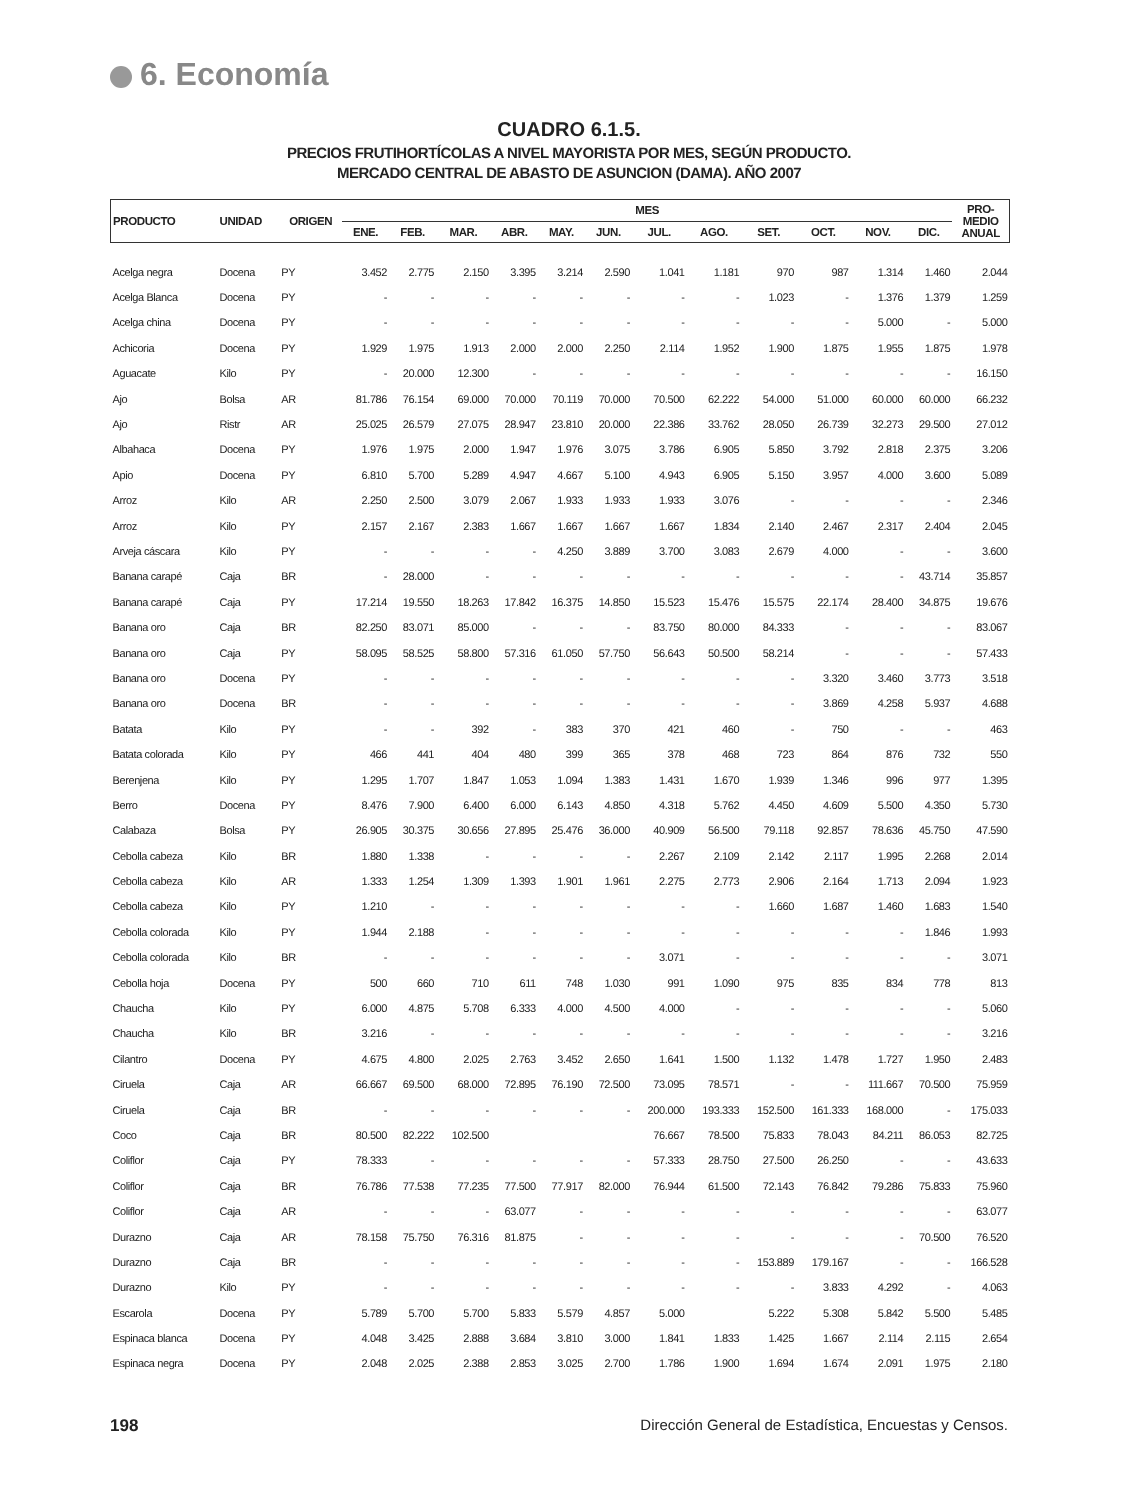6. Economía
CUADRO 6.1.5.
PRECIOS FRUTIHORTÍCOLAS A NIVEL MAYORISTA POR MES, SEGÚN PRODUCTO.
MERCADO CENTRAL DE ABASTO DE ASUNCION (DAMA). AÑO 2007
| PRODUCTO | UNIDAD | ORIGEN | MES | | | | | | | | | | | | PRO- MEDIO ANUAL |
| --- | --- | --- | --- | --- | --- | --- | --- | --- | --- | --- | --- | --- | --- | --- | --- |
| | | | ENE. | FEB. | MAR. | ABR. | MAY. | JUN. | JUL. | AGO. | SET. | OCT. | NOV. | DIC. | |
| Acelga negra | Docena | PY | 3.452 | 2.775 | 2.150 | 3.395 | 3.214 | 2.590 | 1.041 | 1.181 | 970 | 987 | 1.314 | 1.460 | 2.044 |
| Acelga Blanca | Docena | PY | - | - | - | - | - | - | - | - | 1.023 | - | 1.376 | 1.379 | 1.259 |
| Acelga china | Docena | PY | - | - | - | - | - | - | - | - | - | - | 5.000 | - | 5.000 |
| Achicoria | Docena | PY | 1.929 | 1.975 | 1.913 | 2.000 | 2.000 | 2.250 | 2.114 | 1.952 | 1.900 | 1.875 | 1.955 | 1.875 | 1.978 |
| Aguacate | Kilo | PY | - | 20.000 | 12.300 | - | - | - | - | - | - | - | - | - | 16.150 |
| Ajo | Bolsa | AR | 81.786 | 76.154 | 69.000 | 70.000 | 70.119 | 70.000 | 70.500 | 62.222 | 54.000 | 51.000 | 60.000 | 60.000 | 66.232 |
| Ajo | Ristr | AR | 25.025 | 26.579 | 27.075 | 28.947 | 23.810 | 20.000 | 22.386 | 33.762 | 28.050 | 26.739 | 32.273 | 29.500 | 27.012 |
| Albahaca | Docena | PY | 1.976 | 1.975 | 2.000 | 1.947 | 1.976 | 3.075 | 3.786 | 6.905 | 5.850 | 3.792 | 2.818 | 2.375 | 3.206 |
| Apio | Docena | PY | 6.810 | 5.700 | 5.289 | 4.947 | 4.667 | 5.100 | 4.943 | 6.905 | 5.150 | 3.957 | 4.000 | 3.600 | 5.089 |
| Arroz | Kilo | AR | 2.250 | 2.500 | 3.079 | 2.067 | 1.933 | 1.933 | 1.933 | 3.076 | - | - | - | - | 2.346 |
| Arroz | Kilo | PY | 2.157 | 2.167 | 2.383 | 1.667 | 1.667 | 1.667 | 1.667 | 1.834 | 2.140 | 2.467 | 2.317 | 2.404 | 2.045 |
| Arveja cáscara | Kilo | PY | - | - | - | - | 4.250 | 3.889 | 3.700 | 3.083 | 2.679 | 4.000 | - | - | 3.600 |
| Banana carapé | Caja | BR | - | 28.000 | - | - | - | - | - | - | - | - | - | 43.714 | 35.857 |
| Banana carapé | Caja | PY | 17.214 | 19.550 | 18.263 | 17.842 | 16.375 | 14.850 | 15.523 | 15.476 | 15.575 | 22.174 | 28.400 | 34.875 | 19.676 |
| Banana oro | Caja | BR | 82.250 | 83.071 | 85.000 | - | - | - | 83.750 | 80.000 | 84.333 | - | - | - | 83.067 |
| Banana oro | Caja | PY | 58.095 | 58.525 | 58.800 | 57.316 | 61.050 | 57.750 | 56.643 | 50.500 | 58.214 | - | - | - | 57.433 |
| Banana oro | Docena | PY | - | - | - | - | - | - | - | - | - | 3.320 | 3.460 | 3.773 | 3.518 |
| Banana oro | Docena | BR | - | - | - | - | - | - | - | - | - | 3.869 | 4.258 | 5.937 | 4.688 |
| Batata | Kilo | PY | - | - | 392 | - | 383 | 370 | 421 | 460 | - | 750 | - | - | 463 |
| Batata colorada | Kilo | PY | 466 | 441 | 404 | 480 | 399 | 365 | 378 | 468 | 723 | 864 | 876 | 732 | 550 |
| Berenjena | Kilo | PY | 1.295 | 1.707 | 1.847 | 1.053 | 1.094 | 1.383 | 1.431 | 1.670 | 1.939 | 1.346 | 996 | 977 | 1.395 |
| Berro | Docena | PY | 8.476 | 7.900 | 6.400 | 6.000 | 6.143 | 4.850 | 4.318 | 5.762 | 4.450 | 4.609 | 5.500 | 4.350 | 5.730 |
| Calabaza | Bolsa | PY | 26.905 | 30.375 | 30.656 | 27.895 | 25.476 | 36.000 | 40.909 | 56.500 | 79.118 | 92.857 | 78.636 | 45.750 | 47.590 |
| Cebolla cabeza | Kilo | BR | 1.880 | 1.338 | - | - | - | - | 2.267 | 2.109 | 2.142 | 2.117 | 1.995 | 2.268 | 2.014 |
| Cebolla cabeza | Kilo | AR | 1.333 | 1.254 | 1.309 | 1.393 | 1.901 | 1.961 | 2.275 | 2.773 | 2.906 | 2.164 | 1.713 | 2.094 | 1.923 |
| Cebolla cabeza | Kilo | PY | 1.210 | - | - | - | - | - | - | - | 1.660 | 1.687 | 1.460 | 1.683 | 1.540 |
| Cebolla colorada | Kilo | PY | 1.944 | 2.188 | - | - | - | - | - | - | - | - | - | 1.846 | 1.993 |
| Cebolla colorada | Kilo | BR | - | - | - | - | - | - | 3.071 | - | - | - | - | - | 3.071 |
| Cebolla hoja | Docena | PY | 500 | 660 | 710 | 611 | 748 | 1.030 | 991 | 1.090 | 975 | 835 | 834 | 778 | 813 |
| Chaucha | Kilo | PY | 6.000 | 4.875 | 5.708 | 6.333 | 4.000 | 4.500 | 4.000 | - | - | - | - | - | 5.060 |
| Chaucha | Kilo | BR | 3.216 | - | - | - | - | - | - | - | - | - | - | - | 3.216 |
| Cilantro | Docena | PY | 4.675 | 4.800 | 2.025 | 2.763 | 3.452 | 2.650 | 1.641 | 1.500 | 1.132 | 1.478 | 1.727 | 1.950 | 2.483 |
| Ciruela | Caja | AR | 66.667 | 69.500 | 68.000 | 72.895 | 76.190 | 72.500 | 73.095 | 78.571 | - | - | 111.667 | 70.500 | 75.959 |
| Ciruela | Caja | BR | - | - | - | - | - | - | 200.000 | 193.333 | 152.500 | 161.333 | 168.000 | - | 175.033 |
| Coco | Caja | BR | 80.500 | 82.222 | 102.500 | | | | 76.667 | 78.500 | 75.833 | 78.043 | 84.211 | 86.053 | 82.725 |
| Coliflor | Caja | PY | 78.333 | - | - | - | - | - | 57.333 | 28.750 | 27.500 | 26.250 | - | - | 43.633 |
| Coliflor | Caja | BR | 76.786 | 77.538 | 77.235 | 77.500 | 77.917 | 82.000 | 76.944 | 61.500 | 72.143 | 76.842 | 79.286 | 75.833 | 75.960 |
| Coliflor | Caja | AR | - | - | - | 63.077 | - | - | - | - | - | - | - | - | 63.077 |
| Durazno | Caja | AR | 78.158 | 75.750 | 76.316 | 81.875 | - | - | - | - | - | - | - | 70.500 | 76.520 |
| Durazno | Caja | BR | - | - | - | - | - | - | - | - | 153.889 | 179.167 | - | - | 166.528 |
| Durazno | Kilo | PY | - | - | - | - | - | - | - | - | - | 3.833 | 4.292 | - | 4.063 |
| Escarola | Docena | PY | 5.789 | 5.700 | 5.700 | 5.833 | 5.579 | 4.857 | 5.000 | | 5.222 | 5.308 | 5.842 | 5.500 | 5.485 |
| Espinaca blanca | Docena | PY | 4.048 | 3.425 | 2.888 | 3.684 | 3.810 | 3.000 | 1.841 | 1.833 | 1.425 | 1.667 | 2.114 | 2.115 | 2.654 |
| Espinaca negra | Docena | PY | 2.048 | 2.025 | 2.388 | 2.853 | 3.025 | 2.700 | 1.786 | 1.900 | 1.694 | 1.674 | 2.091 | 1.975 | 2.180 |
198 Dirección General de Estadística, Encuestas y Censos.